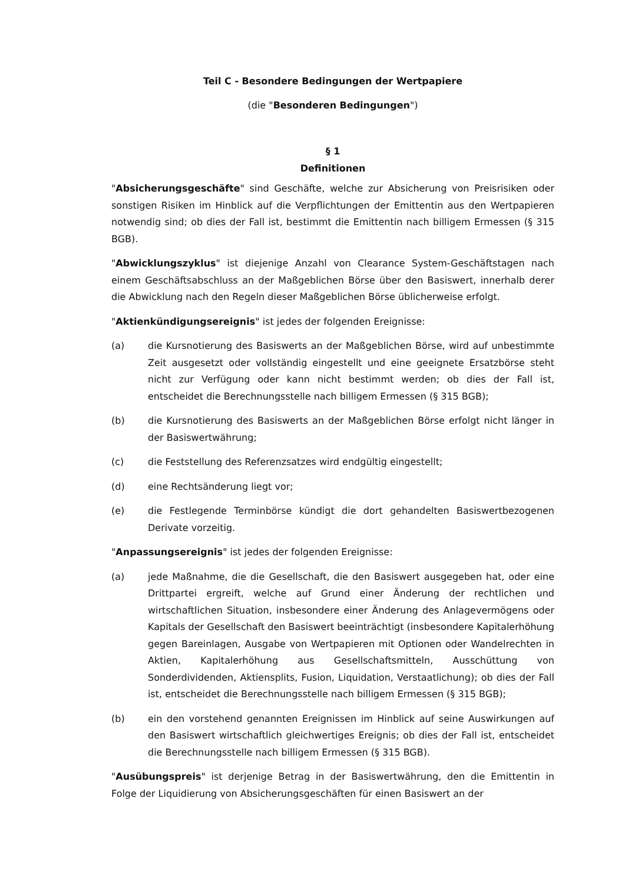Teil C - Besondere Bedingungen der Wertpapiere
(die "Besonderen Bedingungen")
§ 1
Definitionen
"Absicherungsgeschäfte" sind Geschäfte, welche zur Absicherung von Preisrisiken oder sonstigen Risiken im Hinblick auf die Verpflichtungen der Emittentin aus den Wertpapieren notwendig sind; ob dies der Fall ist, bestimmt die Emittentin nach billigem Ermessen (§ 315 BGB).
"Abwicklungszyklus" ist diejenige Anzahl von Clearance System-Geschäftstagen nach einem Geschäftsabschluss an der Maßgeblichen Börse über den Basiswert, innerhalb derer die Abwicklung nach den Regeln dieser Maßgeblichen Börse üblicherweise erfolgt.
"Aktienkündigungsereignis" ist jedes der folgenden Ereignisse:
(a) die Kursnotierung des Basiswerts an der Maßgeblichen Börse, wird auf unbestimmte Zeit ausgesetzt oder vollständig eingestellt und eine geeignete Ersatzbörse steht nicht zur Verfügung oder kann nicht bestimmt werden; ob dies der Fall ist, entscheidet die Berechnungsstelle nach billigem Ermessen (§ 315 BGB);
(b) die Kursnotierung des Basiswerts an der Maßgeblichen Börse erfolgt nicht länger in der Basiswertwährung;
(c) die Feststellung des Referenzsatzes wird endgültig eingestellt;
(d) eine Rechtsänderung liegt vor;
(e) die Festlegende Terminbörse kündigt die dort gehandelten Basiswertbezogenen Derivate vorzeitig.
"Anpassungsereignis" ist jedes der folgenden Ereignisse:
(a) jede Maßnahme, die die Gesellschaft, die den Basiswert ausgegeben hat, oder eine Drittpartei ergreift, welche auf Grund einer Änderung der rechtlichen und wirtschaftlichen Situation, insbesondere einer Änderung des Anlagevermögens oder Kapitals der Gesellschaft den Basiswert beeinträchtigt (insbesondere Kapitalerhöhung gegen Bareinlagen, Ausgabe von Wertpapieren mit Optionen oder Wandelrechten in Aktien, Kapitalerhöhung aus Gesellschaftsmitteln, Ausschüttung von Sonderdividenden, Aktiensplits, Fusion, Liquidation, Verstaatlichung); ob dies der Fall ist, entscheidet die Berechnungsstelle nach billigem Ermessen (§ 315 BGB);
(b) ein den vorstehend genannten Ereignissen im Hinblick auf seine Auswirkungen auf den Basiswert wirtschaftlich gleichwertiges Ereignis; ob dies der Fall ist, entscheidet die Berechnungsstelle nach billigem Ermessen (§ 315 BGB).
"Ausübungspreis" ist derjenige Betrag in der Basiswertwährung, den die Emittentin in Folge der Liquidierung von Absicherungsgeschäften für einen Basiswert an der